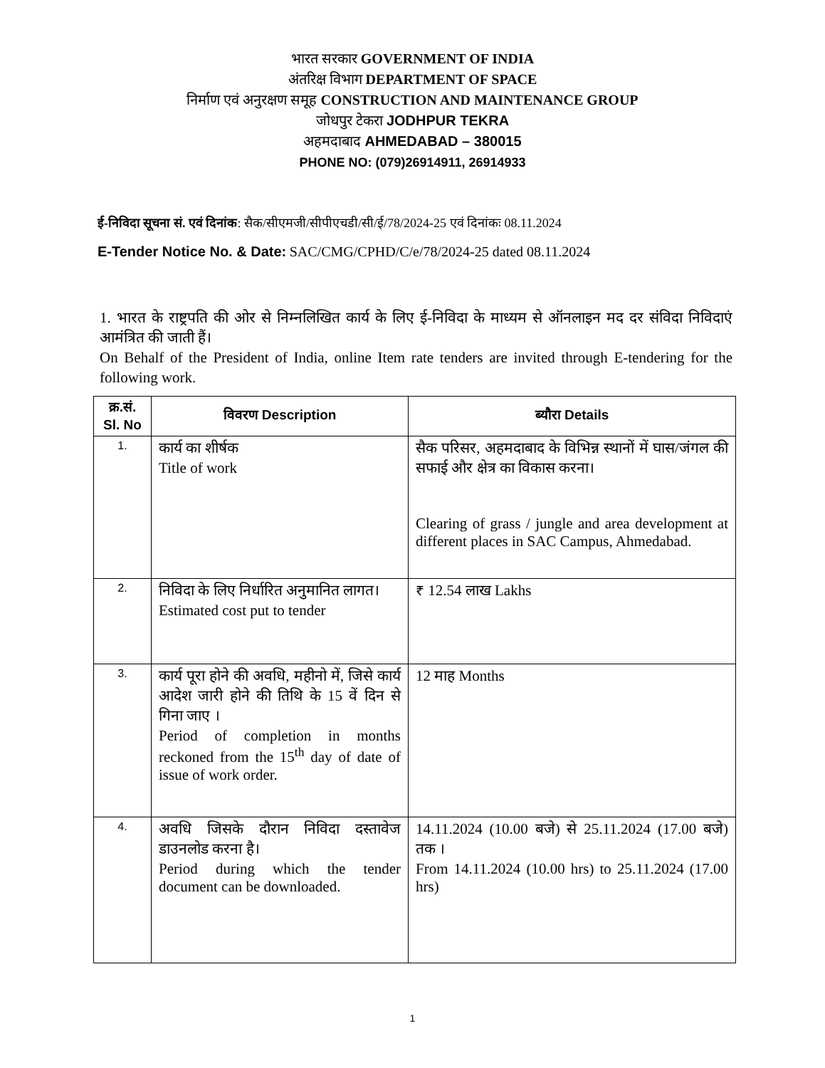भारत सरकार GOVERNMENT OF INDIA
अंतरिक्ष विभाग DEPARTMENT OF SPACE
निर्माण एवं अनुरक्षण समूह CONSTRUCTION AND MAINTENANCE GROUP
जोधपुर टेकरा JODHPUR TEKRA
अहमदाबाद AHMEDABAD – 380015
PHONE NO: (079)26914911, 26914933
ई-निविदा सूचना सं. एवं दिनांक: सैक/सीएमजी/सीपीएचडी/सी/ई/78/2024-25 एवं दिनांकः 08.11.2024
E-Tender Notice No. & Date: SAC/CMG/CPHD/C/e/78/2024-25 dated 08.11.2024
1. भारत के राष्ट्रपति की ओर से निम्नलिखित कार्य के लिए ई-निविदा के माध्यम से ऑनलाइन मद दर संविदा निविदाएं आमंत्रित की जाती हैं।
On Behalf of the President of India, online Item rate tenders are invited through E-tendering for the following work.
| क्र.सं. Sl. No | विवरण Description | ब्यौरा Details |
| --- | --- | --- |
| 1. | कार्य का शीर्षक Title of work | सैक परिसर, अहमदाबाद के विभिन्न स्थानों में घास/जंगल की सफाई और क्षेत्र का विकास करना। Clearing of grass / jungle and area development at different places in SAC Campus, Ahmedabad. |
| 2. | निविदा के लिए निर्धारित अनुमानित लागत। Estimated cost put to tender | ₹ 12.54 लाख Lakhs |
| 3. | कार्य पूरा होने की अवधि, महीनो में, जिसे कार्य आदेश जारी होने की तिथि के 15 वें दिन से गिना जाए । Period of completion in months reckoned from the 15<sup>th</sup> day of date of issue of work order. | 12 माह Months |
| 4. | अवधि जिसके दौरान निविदा दस्तावेज डाउनलोड करना है। Period during which the tender document can be downloaded. | 14.11.2024 (10.00 बजे) से 25.11.2024 (17.00 बजे) तक । From 14.11.2024 (10.00 hrs) to 25.11.2024 (17.00 hrs) |
1